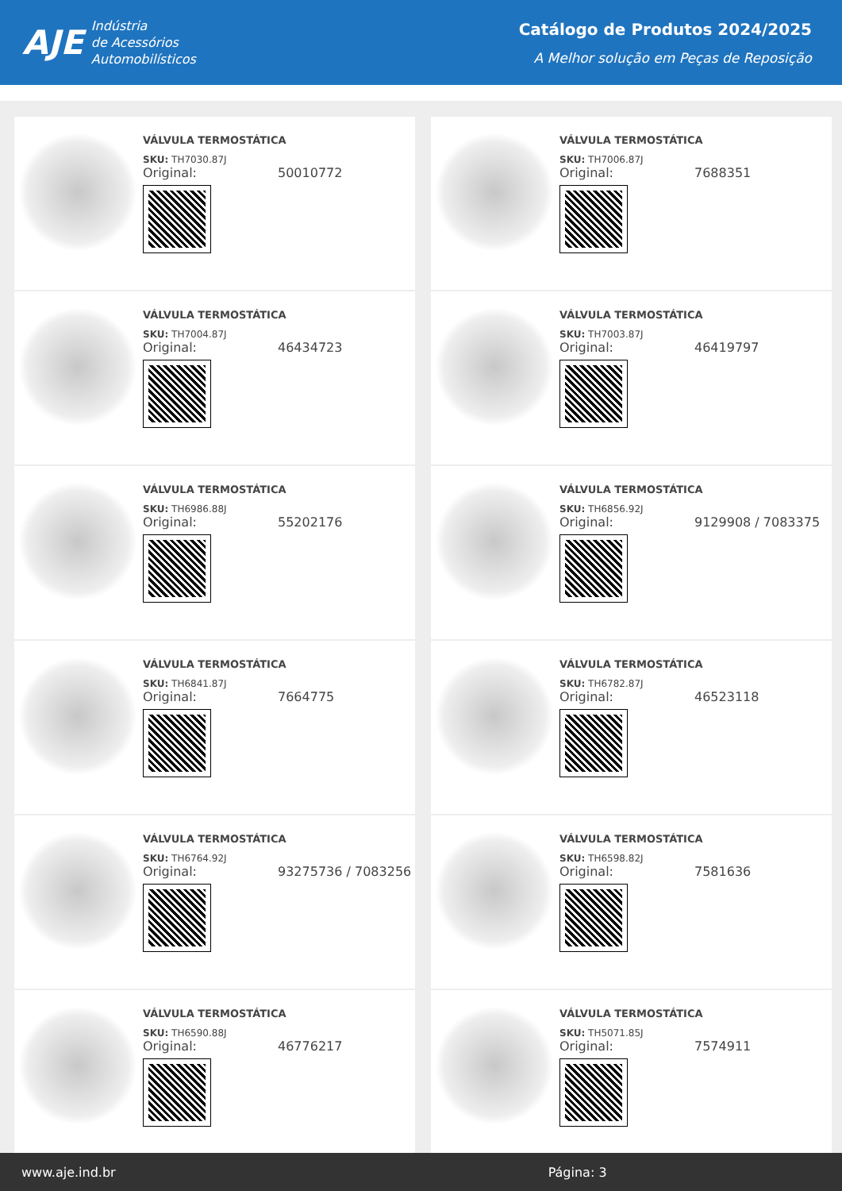AJE
Indústria
de Acessórios
Automobilísticos
Catálogo de Produtos 2024/2025
A Melhor solução em Peças de Reposição
VÁLVULA TERMOSTÁTICA
SKU: TH7030.87J
Original: 50010772
VÁLVULA TERMOSTÁTICA
SKU: TH7006.87J
Original: 7688351
VÁLVULA TERMOSTÁTICA
SKU: TH7004.87J
Original: 46434723
VÁLVULA TERMOSTÁTICA
SKU: TH7003.87J
Original: 46419797
VÁLVULA TERMOSTÁTICA
SKU: TH6986.88J
Original: 55202176
VÁLVULA TERMOSTÁTICA
SKU: TH6856.92J
Original: 9129908 / 7083375
VÁLVULA TERMOSTÁTICA
SKU: TH6841.87J
Original: 7664775
VÁLVULA TERMOSTÁTICA
SKU: TH6782.87J
Original: 46523118
VÁLVULA TERMOSTÁTICA
SKU: TH6764.92J
Original: 93275736 / 7083256
VÁLVULA TERMOSTÁTICA
SKU: TH6598.82J
Original: 7581636
VÁLVULA TERMOSTÁTICA
SKU: TH6590.88J
Original: 46776217
VÁLVULA TERMOSTÁTICA
SKU: TH5071.85J
Original: 7574911
www.aje.ind.br Página: 3